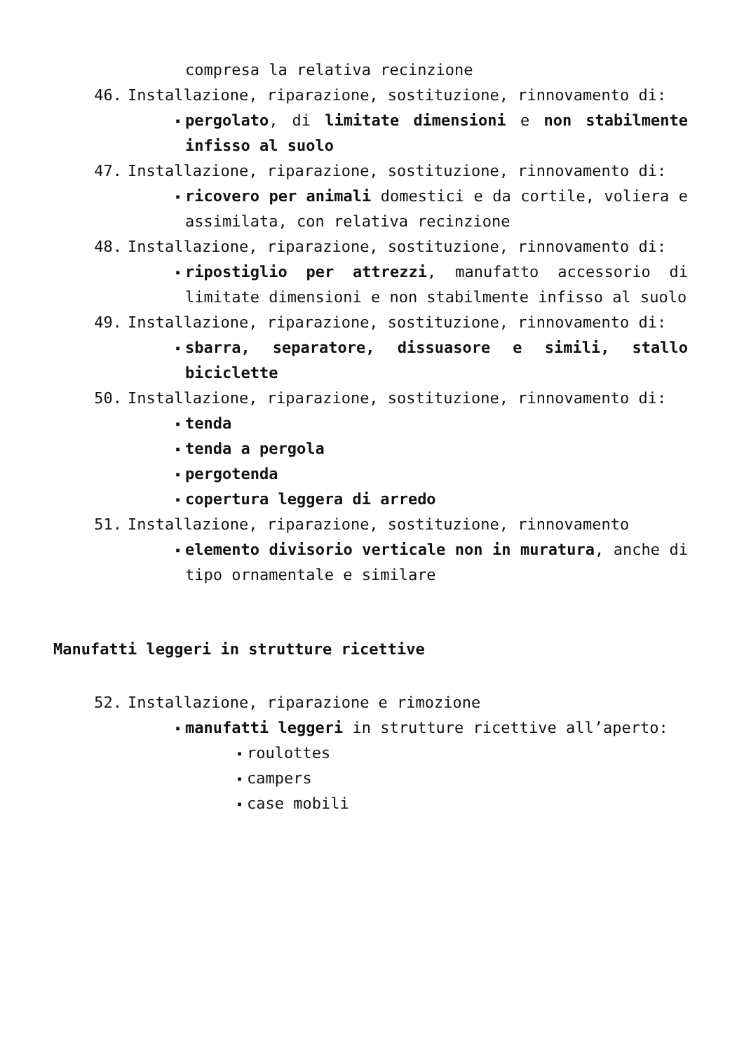compresa la relativa recinzione
46. Installazione, riparazione, sostituzione, rinnovamento di:
▪ pergolato, di limitate dimensioni e non stabilmente infisso al suolo
47. Installazione, riparazione, sostituzione, rinnovamento di:
▪ ricovero per animali domestici e da cortile, voliera e assimilata, con relativa recinzione
48. Installazione, riparazione, sostituzione, rinnovamento di:
▪ ripostiglio per attrezzi, manufatto accessorio di limitate dimensioni e non stabilmente infisso al suolo
49. Installazione, riparazione, sostituzione, rinnovamento di:
▪ sbarra, separatore, dissuasore e simili, stallo biciclette
50. Installazione, riparazione, sostituzione, rinnovamento di:
▪ tenda
▪ tenda a pergola
▪ pergotenda
▪ copertura leggera di arredo
51. Installazione, riparazione, sostituzione, rinnovamento
▪ elemento divisorio verticale non in muratura, anche di tipo ornamentale e similare
Manufatti leggeri in strutture ricettive
52. Installazione, riparazione e rimozione
▪ manufatti leggeri in strutture ricettive all’aperto:
▪ roulottes
▪ campers
▪ case mobili